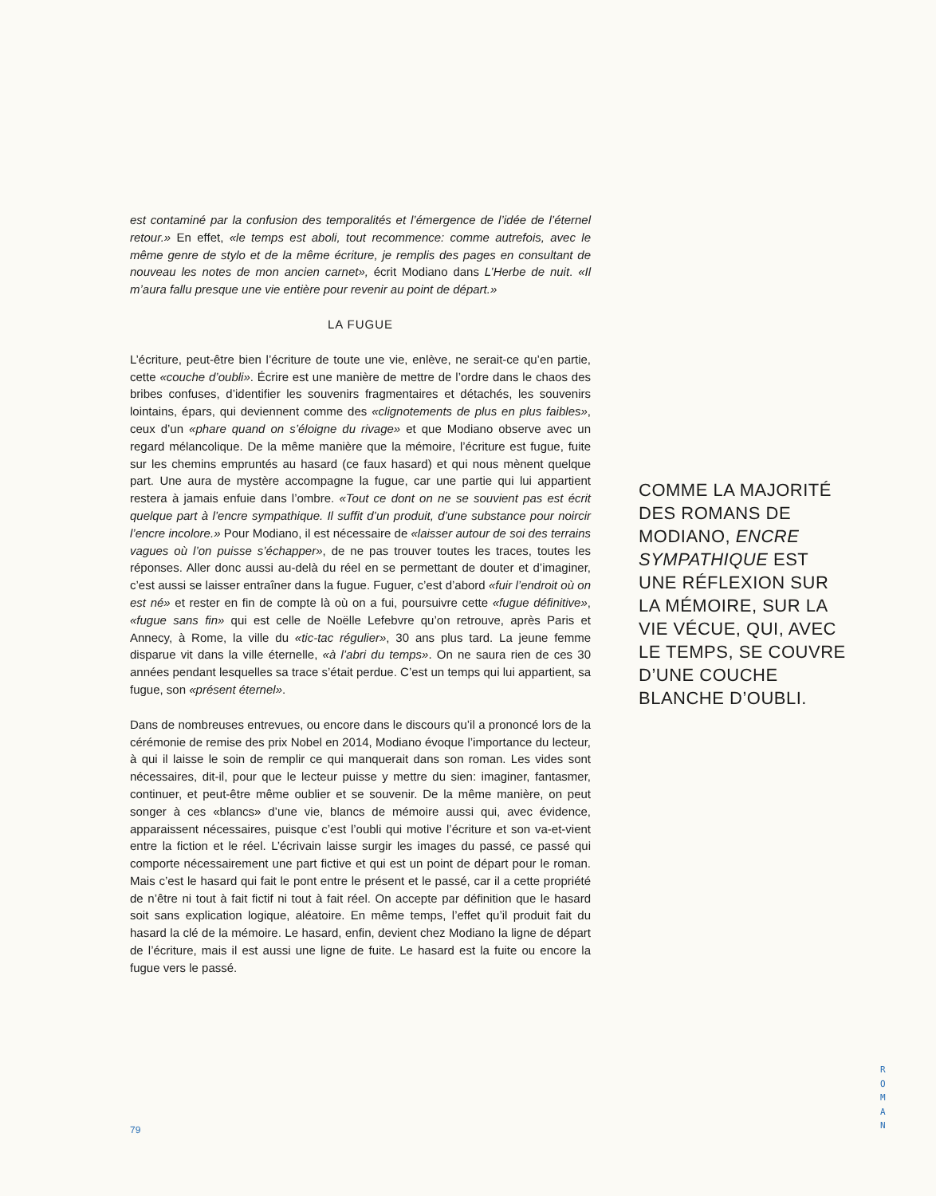est contaminé par la confusion des temporalités et l’émergence de l’idée de l’éternel retour.» En effet, «le temps est aboli, tout recommence: comme autrefois, avec le même genre de stylo et de la même écriture, je remplis des pages en consultant de nouveau les notes de mon ancien carnet», écrit Modiano dans L’Herbe de nuit. «Il m’aura fallu presque une vie entière pour revenir au point de départ.»
LA FUGUE
L’écriture, peut-être bien l’écriture de toute une vie, enlève, ne serait-ce qu’en partie, cette «couche d’oubli». Écrire est une manière de mettre de l’ordre dans le chaos des bribes confuses, d’identifier les souvenirs fragmentaires et détachés, les souvenirs lointains, épars, qui deviennent comme des «clignotements de plus en plus faibles», ceux d’un «phare quand on s’éloigne du rivage» et que Modiano observe avec un regard mélancolique. De la même manière que la mémoire, l’écriture est fugue, fuite sur les chemins empruntés au hasard (ce faux hasard) et qui nous mènent quelque part. Une aura de mystère accompagne la fugue, car une partie qui lui appartient restera à jamais enfuie dans l’ombre. «Tout ce dont on ne se souvient pas est écrit quelque part à l’encre sympathique. Il suffit d’un produit, d’une substance pour noircir l’encre incolore.» Pour Modiano, il est nécessaire de «laisser autour de soi des terrains vagues où l’on puisse s’échapper», de ne pas trouver toutes les traces, toutes les réponses. Aller donc aussi au-delà du réel en se permettant de douter et d’imaginer, c’est aussi se laisser entraîner dans la fugue. Fuguer, c’est d’abord «fuir l’endroit où on est né» et rester en fin de compte là où on a fui, poursuivre cette «fugue définitive», «fugue sans fin» qui est celle de Noëlle Lefebvre qu’on retrouve, après Paris et Annecy, à Rome, la ville du «tic-tac régulier», 30 ans plus tard. La jeune femme disparue vit dans la ville éternelle, «à l’abri du temps». On ne saura rien de ces 30 années pendant lesquelles sa trace s’était perdue. C’est un temps qui lui appartient, sa fugue, son «présent éternel».
Dans de nombreuses entrevues, ou encore dans le discours qu’il a prononcé lors de la cérémonie de remise des prix Nobel en 2014, Modiano évoque l’importance du lecteur, à qui il laisse le soin de remplir ce qui manquerait dans son roman. Les vides sont nécessaires, dit-il, pour que le lecteur puisse y mettre du sien: imaginer, fantasmer, continuer, et peut-être même oublier et se souvenir. De la même manière, on peut songer à ces «blancs» d’une vie, blancs de mémoire aussi qui, avec évidence, apparaissent nécessaires, puisque c’est l’oubli qui motive l’écriture et son va-et-vient entre la fiction et le réel. L’écrivain laisse surgir les images du passé, ce passé qui comporte nécessairement une part fictive et qui est un point de départ pour le roman. Mais c’est le hasard qui fait le pont entre le présent et le passé, car il a cette propriété de n’être ni tout à fait fictif ni tout à fait réel. On accepte par définition que le hasard soit sans explication logique, aléatoire. En même temps, l’effet qu’il produit fait du hasard la clé de la mémoire. Le hasard, enfin, devient chez Modiano la ligne de départ de l’écriture, mais il est aussi une ligne de fuite. Le hasard est la fuite ou encore la fugue vers le passé.
COMME LA MAJORITÉ DES ROMANS DE MODIANO, ENCRE SYMPATHIQUE EST UNE RÉFLEXION SUR LA MÉMOIRE, SUR LA VIE VÉCUE, QUI, AVEC LE TEMPS, SE COUVRE D’UNE COUCHE BLANCHE D’OUBLI.
79
R
O
M
A
N